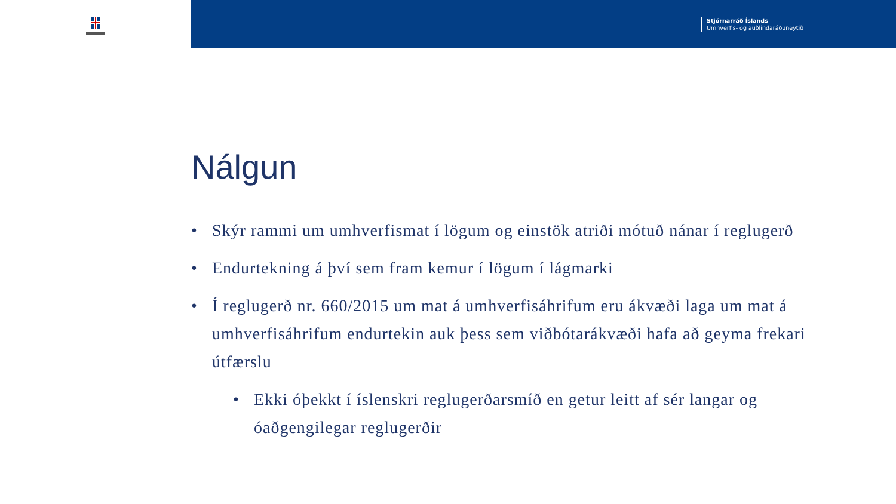Stjórnarráð Íslands
Umhverfis- og auðlindaráðuneytið
Nálgun
• Skýr rammi um umhverfismat í lögum og einstök atriði mótuð nánar í reglugerð
• Endurtekning á því sem fram kemur í lögum í lágmarki
• Í reglugerð nr. 660/2015 um mat á umhverfisáhrifum eru ákvæði laga um mat á umhverfisáhrifum endurtekin auk þess sem viðbótarákvæði hafa að geyma frekari útfærslu
• Ekki óþekkt í íslenskri reglugerðarsmíð en getur leitt af sér langar og óaðgengilegar reglugerðir